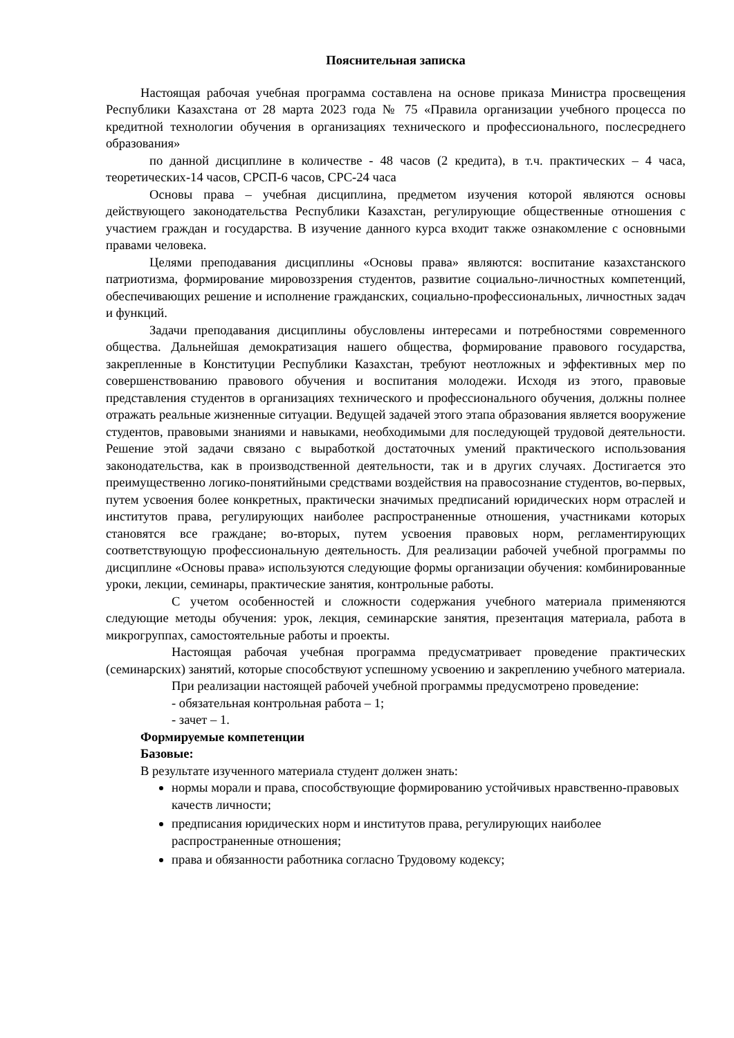Пояснительная записка
Настоящая рабочая учебная программа составлена на основе приказа Министра просвещения Республики Казахстана от 28 марта 2023 года № 75 «Правила организации учебного процесса по кредитной технологии обучения в организациях технического и профессионального, послесреднего образования»
по данной дисциплине в количестве - 48 часов (2 кредита), в т.ч. практических – 4 часа, теоретических-14 часов, СРСП-6 часов, СРС-24 часа
Основы права – учебная дисциплина, предметом изучения которой являются основы действующего законодательства Республики Казахстан, регулирующие общественные отношения с участием граждан и государства. В изучение данного курса входит также ознакомление с основными правами человека.
Целями преподавания дисциплины «Основы права» являются: воспитание казахстанского патриотизма, формирование мировоззрения студентов, развитие социально-личностных компетенций, обеспечивающих решение и исполнение гражданских, социально-профессиональных, личностных задач и функций.
Задачи преподавания дисциплины обусловлены интересами и потребностями современного общества. Дальнейшая демократизация нашего общества, формирование правового государства, закрепленные в Конституции Республики Казахстан, требуют неотложных и эффективных мер по совершенствованию правового обучения и воспитания молодежи. Исходя из этого, правовые представления студентов в организациях технического и профессионального обучения, должны полнее отражать реальные жизненные ситуации. Ведущей задачей этого этапа образования является вооружение студентов, правовыми знаниями и навыками, необходимыми для последующей трудовой деятельности. Решение этой задачи связано с выработкой достаточных умений практического использования законодательства, как в производственной деятельности, так и в других случаях. Достигается это преимущественно логико-понятийными средствами воздействия на правосознание студентов, во-первых, путем усвоения более конкретных, практически значимых предписаний юридических норм отраслей и институтов права, регулирующих наиболее распространенные отношения, участниками которых становятся все граждане; во-вторых, путем усвоения правовых норм, регламентирующих соответствующую профессиональную деятельность. Для реализации рабочей учебной программы по дисциплине «Основы права» используются следующие формы организации обучения: комбинированные уроки, лекции, семинары, практические занятия, контрольные работы.
С учетом особенностей и сложности содержания учебного материала применяются следующие методы обучения: урок, лекция, семинарские занятия, презентация материала, работа в микрогруппах, самостоятельные работы и проекты.
Настоящая рабочая учебная программа предусматривает проведение практических (семинарских) занятий, которые способствуют успешному усвоению и закреплению учебного материала.
При реализации настоящей рабочей учебной программы предусмотрено проведение:
- обязательная контрольная работа – 1;
- зачет – 1.
Формируемые компетенции
Базовые:
В результате изученного материала студент должен знать:
нормы морали и права, способствующие формированию устойчивых нравственно-правовых качеств личности;
предписания юридических норм и институтов права, регулирующих наиболее распространенные отношения;
права и обязанности работника согласно Трудовому кодексу;